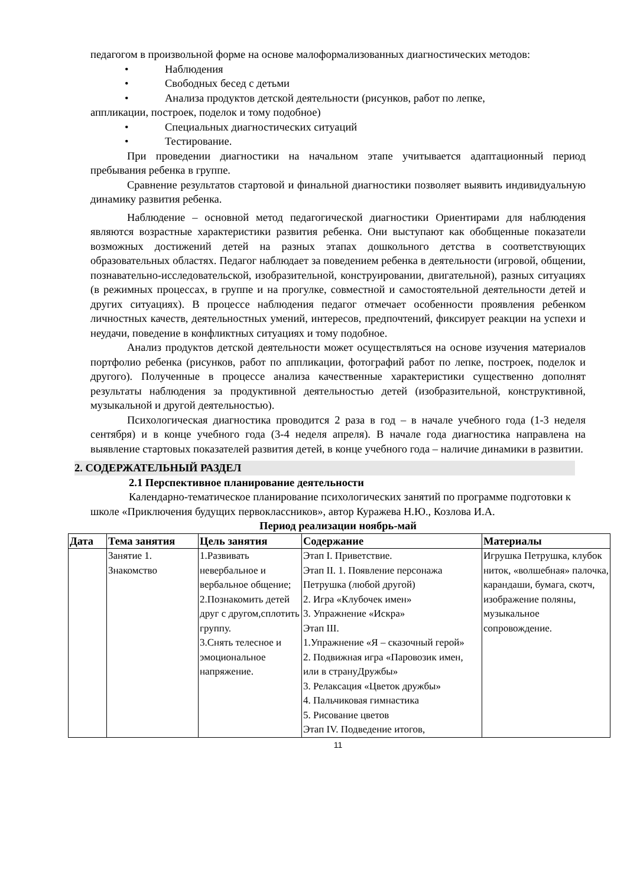педагогом в произвольной форме на основе малоформализованных диагностических методов:
• Наблюдения
• Свободных бесед с детьми
• Анализа продуктов детской деятельности (рисунков, работ по лепке,
аппликации, построек, поделок и тому подобное)
• Специальных диагностических ситуаций
• Тестирование.
При проведении диагностики на начальном этапе учитывается адаптационный период пребывания ребенка в группе.
Сравнение результатов стартовой и финальной диагностики позволяет выявить индивидуальную динамику развития ребенка.
Наблюдение – основной метод педагогической диагностики Ориентирами для наблюдения являются возрастные характеристики развития ребенка. Они выступают как обобщенные показатели возможных достижений детей на разных этапах дошкольного детства в соответствующих образовательных областях. Педагог наблюдает за поведением ребенка в деятельности (игровой, общении, познавательно-исследовательской, изобразительной, конструировании, двигательной), разных ситуациях (в режимных процессах, в группе и на прогулке, совместной и самостоятельной деятельности детей и других ситуациях). В процессе наблюдения педагог отмечает особенности проявления ребенком личностных качеств, деятельностных умений, интересов, предпочтений, фиксирует реакции на успехи и неудачи, поведение в конфликтных ситуациях и тому подобное.
Анализ продуктов детской деятельности может осуществляться на основе изучения материалов портфолио ребенка (рисунков, работ по аппликации, фотографий работ по лепке, построек, поделок и другого). Полученные в процессе анализа качественные характеристики существенно дополнят результаты наблюдения за продуктивной деятельностью детей (изобразительной, конструктивной, музыкальной и другой деятельностью).
Психологическая диагностика проводится 2 раза в год – в начале учебного года (1-3 неделя сентября) и в конце учебного года (3-4 неделя апреля). В начале года диагностика направлена на выявление стартовых показателей развития детей, в конце учебного года – наличие динамики в развитии.
2. СОДЕРЖАТЕЛЬНЫЙ РАЗДЕЛ
2.1 Перспективное планирование деятельности
Календарно-тематическое планирование психологических занятий по программе подготовки к школе «Приключения будущих первоклассников», автор Куражева Н.Ю., Козлова И.А.
Период реализации ноябрь-май
| Дата | Тема занятия | Цель занятия | Содержание | Материалы |
| --- | --- | --- | --- | --- |
| | Занятие 1. Знакомство | 1.Развивать невербальное и вербальное общение; 2.Познакомить детей друг с другом,сплотить группу. 3.Снять телесное и эмоциональное напряжение. | Этап I. Приветствие. Этап II. 1. Появление персонажа Петрушка (любой другой) 2. Игра «Клубочек имен» 3. Упражнение «Искра» Этап III. 1.Упражнение «Я – сказочный герой» 2. Подвижная игра «Паровозик имен, или в странуДружбы» 3. Релаксация «Цветок дружбы» 4. Пальчиковая гимнастика 5. Рисование цветов Этап IV. Подведение итогов, | Игрушка Петрушка, клубок ниток, «волшебная» палочка, карандаши, бумага, скотч, изображение поляны, музыкальное сопровождение. |
11